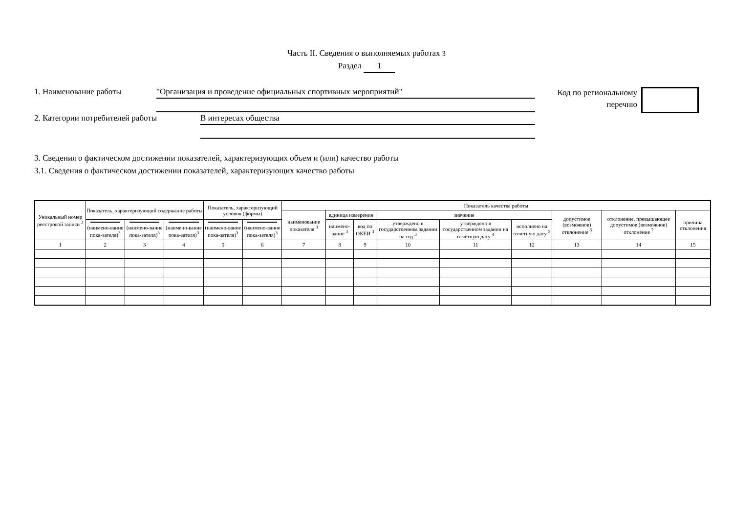Часть II. Сведения о выполняемых работах 3
Раздел 1
1. Наименование работы
"Организация и проведение официальных спортивных мероприятий"
Код по региональному
перечню
2. Категории потребителей работы
В интересах общества
3. Сведения о фактическом достижении показателей, характеризующих объем и (или) качество работы
3.1. Сведения о фактическом достижении показателей, характеризующих качество работы
| Уникальный номер реестровой записи <sup>3</sup> | Показатель, характеризующий содержание работы | | | Показатель, характеризующий условия (формы) | | Показатель качества работы | | | | | | | | |
| --- | --- | --- | --- | --- | --- | --- | --- | --- | --- | --- | --- | --- | --- | --- |
| | | | | | | наименование показателя <sup>3</sup> | единица измерения | | значение | | | допустимое (возможное) отклонение <sup>6</sup> | отклонение, превышающее допустимое (возможное) отклонение <sup>7</sup> | причина отклонения |
| | (наимено-вание пока-зателя)<sup>3</sup> | (наимено-вание пока-зателя)<sup>3</sup> | (наимено-вание пока-зателя)<sup>3</sup> | (наимено-вание пока-зателя)<sup>3</sup> | (наимено-вание пока-зателя)<sup>3</sup> | | наимено-вание <sup>3</sup> | код по ОКЕИ <sup>3</sup> | утверждено в государственном задании на год <sup>3</sup> | утверждено в государственном задании на отчетную дату <sup>4</sup> | исполнено на отчетную дату <sup>5</sup> | | | |
| 1 | 2 | 3 | 4 | 5 | 6 | 7 | 8 | 9 | 10 | 11 | 12 | 13 | 14 | 15 |